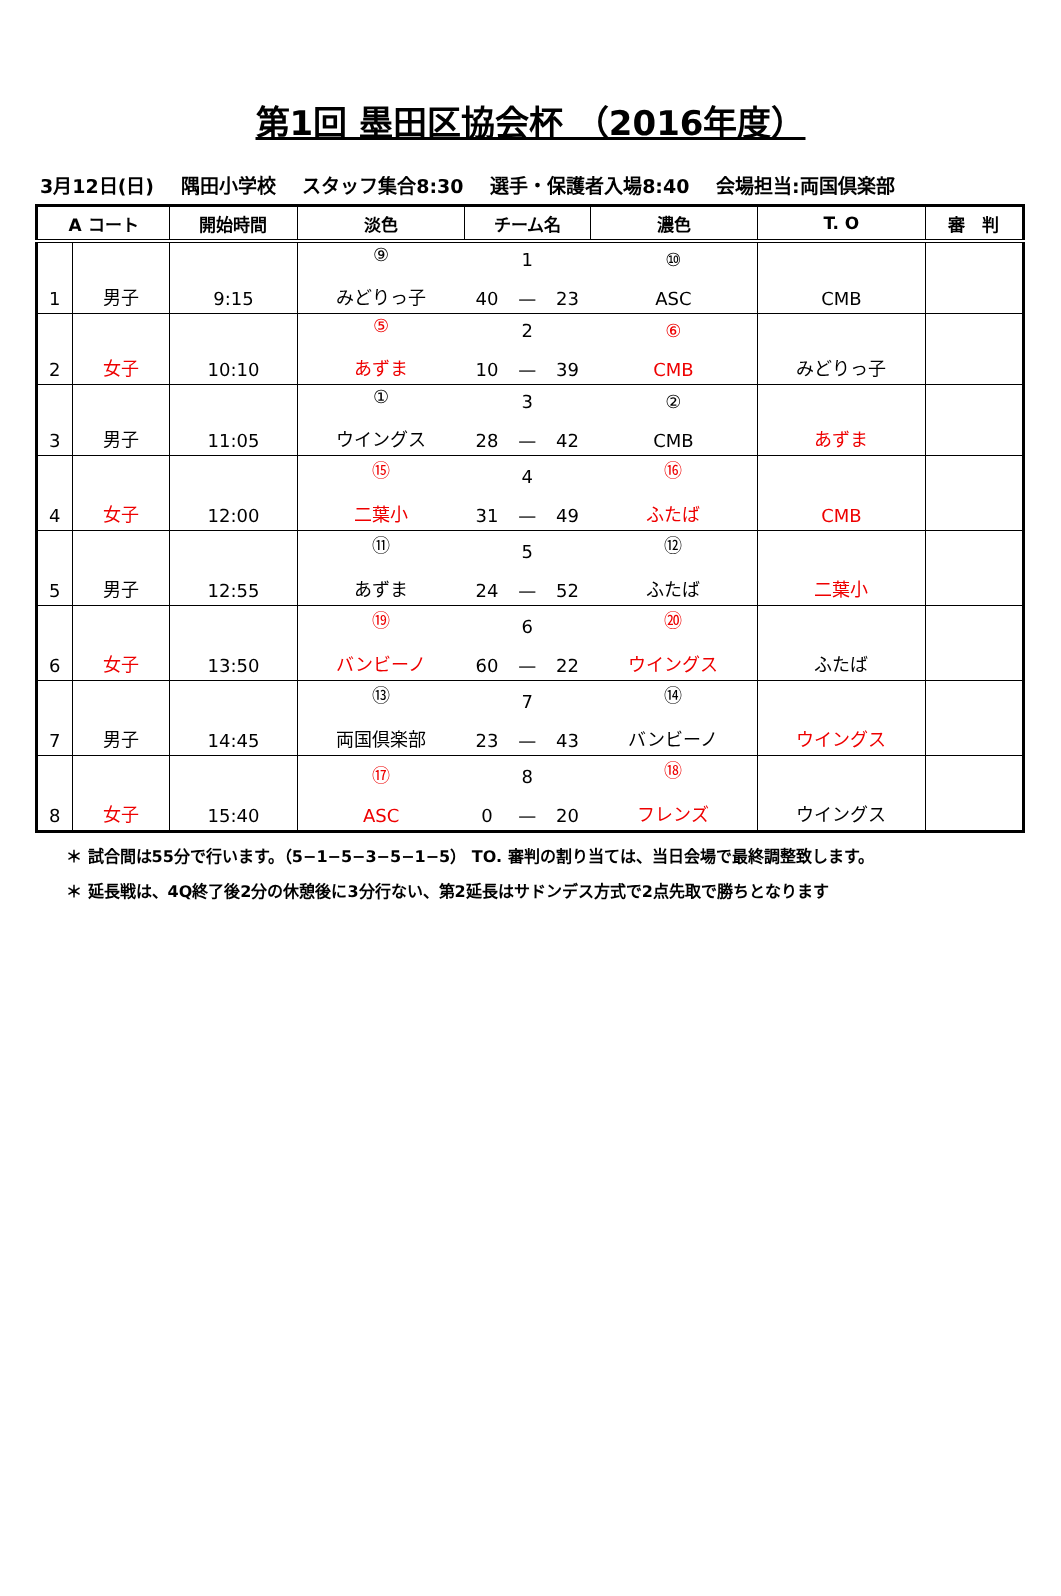第1回 墨田区協会杯 （2016年度）
3月12日(日) 隅田小学校 スタッフ集合8:30 選手・保護者入場8:40 会場担当:両国倶楽部
| A コート | | 開始時間 | 淡色 | チーム名 | | | 濃色 | T. O | 審 判 |
| --- | --- | --- | --- | --- | --- | --- | --- | --- | --- |
| 1 | 男子 | 9:15 | ⑨ みどりっ子 | 40 | 1 — | 23 | ⑩ ASC | CMB | |
| 2 | 女子 | 10:10 | ⑤ あずま | 10 | 2 — | 39 | ⑥ CMB | みどりっ子 | |
| 3 | 男子 | 11:05 | ① ウイングス | 28 | 3 — | 42 | ② CMB | あずま | |
| 4 | 女子 | 12:00 | ⑮ 二葉小 | 31 | 4 — | 49 | ⑯ ふたば | CMB | |
| 5 | 男子 | 12:55 | ⑪ あずま | 24 | 5 — | 52 | ⑫ ふたば | 二葉小 | |
| 6 | 女子 | 13:50 | ⑲ バンビーノ | 60 | 6 — | 22 | ⑳ ウイングス | ふたば | |
| 7 | 男子 | 14:45 | ⑬ 両国倶楽部 | 23 | 7 — | 43 | ⑭ バンビーノ | ウイングス | |
| 8 | 女子 | 15:40 | ⑰ ASC | 0 | 8 — | 20 | ⑱ フレンズ | ウイングス | |
＊ 試合間は55分で行います。（5−1−5−3−5−1−5） TO. 審判の割り当ては、当日会場で最終調整致します。
＊ 延長戦は、4Q終了後2分の休憩後に3分行ない、第2延長はサドンデス方式で2点先取で勝ちとなります